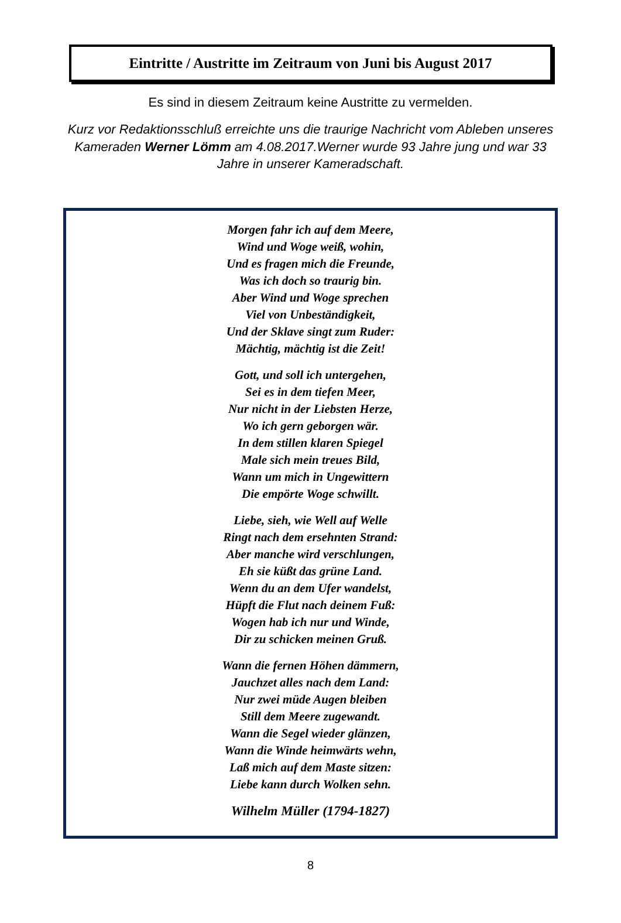Eintritte / Austritte im Zeitraum von Juni bis August 2017
Es sind in diesem Zeitraum keine Austritte zu vermelden.
Kurz vor Redaktionsschluß erreichte uns die traurige Nachricht vom Ableben unseres Kameraden Werner Lömm am 4.08.2017.Werner wurde 93 Jahre jung und war 33 Jahre in unserer Kameradschaft.
Morgen fahr ich auf dem Meere,
Wind und Woge weiß, wohin,
Und es fragen mich die Freunde,
Was ich doch so traurig bin.
Aber Wind und Woge sprechen
Viel von Unbeständigkeit,
Und der Sklave singt zum Ruder:
Mächtig, mächtig ist die Zeit!
Gott, und soll ich untergehen,
Sei es in dem tiefen Meer,
Nur nicht in der Liebsten Herze,
Wo ich gern geborgen wär.
In dem stillen klaren Spiegel
Male sich mein treues Bild,
Wann um mich in Ungewittern
Die empörte Woge schwillt.
Liebe, sieh, wie Well auf Welle
Ringt nach dem ersehnten Strand:
Aber manche wird verschlungen,
Eh sie küßt das grüne Land.
Wenn du an dem Ufer wandelst,
Hüpft die Flut nach deinem Fuß:
Wogen hab ich nur und Winde,
Dir zu schicken meinen Gruß.
Wann die fernen Höhen dämmern,
Jauchzet alles nach dem Land:
Nur zwei müde Augen bleiben
Still dem Meere zugewandt.
Wann die Segel wieder glänzen,
Wann die Winde heimwärts wehn,
Laß mich auf dem Maste sitzen:
Liebe kann durch Wolken sehn.
Wilhelm Müller (1794-1827)
8